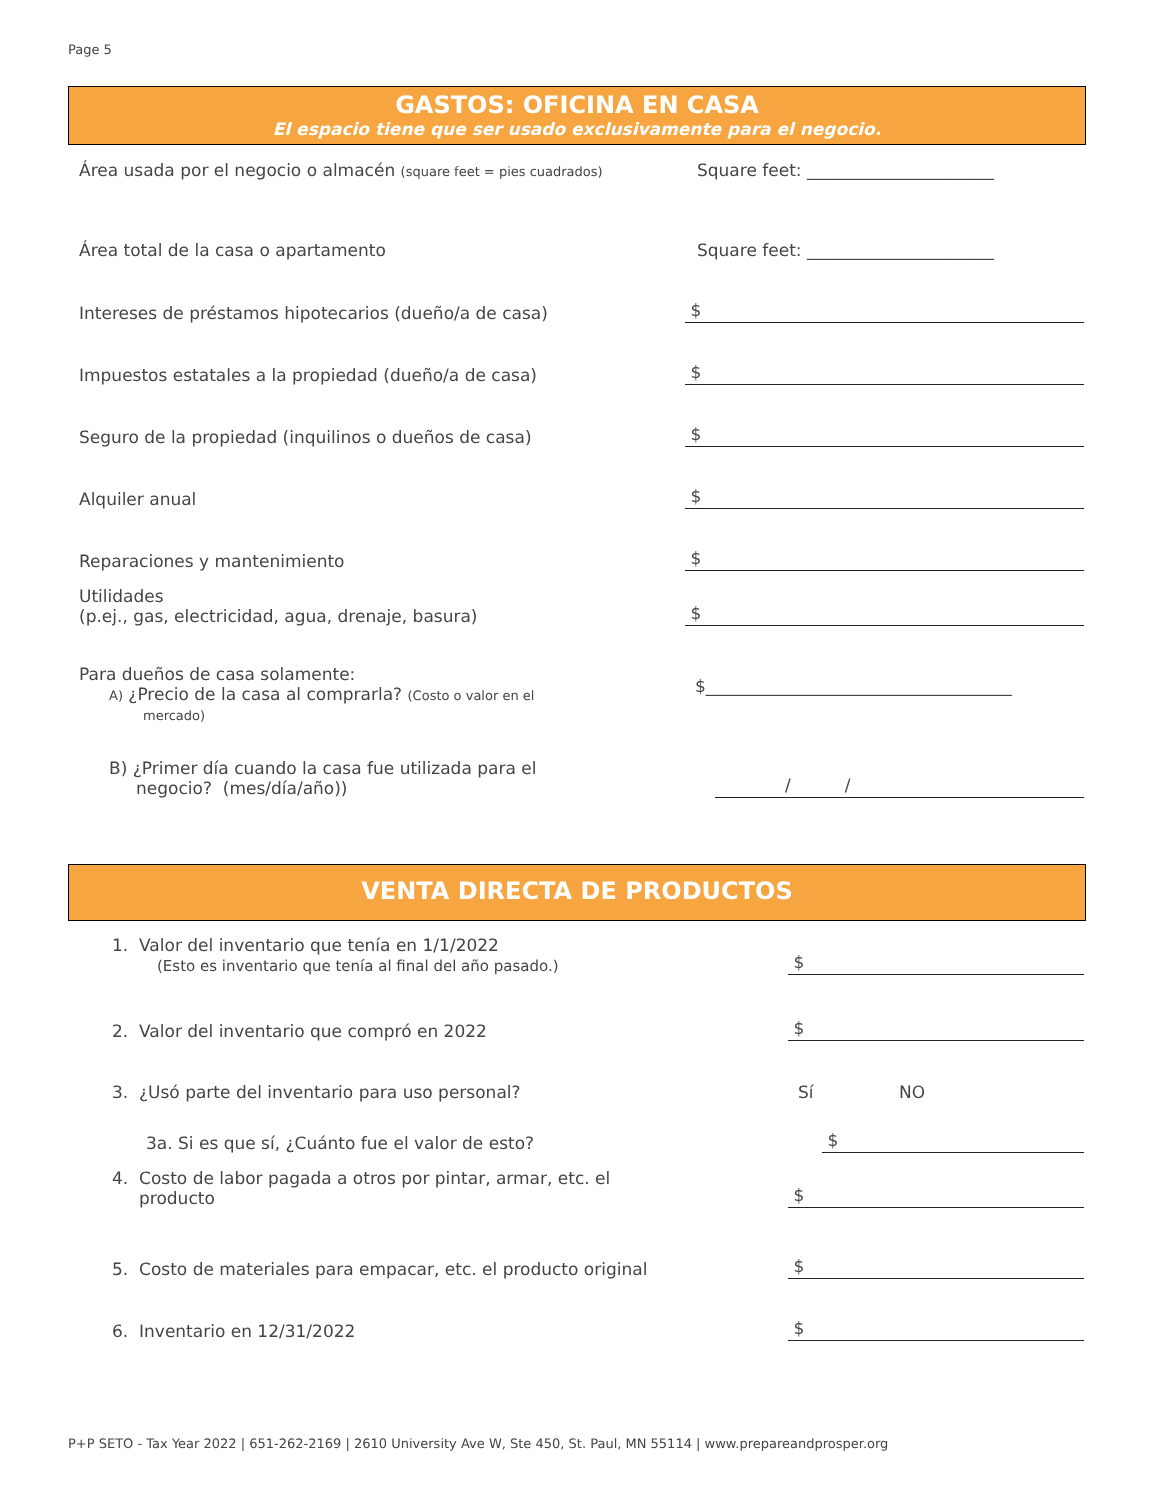Page 5
GASTOS: OFICINA EN CASA
El espacio tiene que ser usado exclusivamente para el negocio.
Área usada por el negocio o almacén (square feet = pies cuadrados)
Square feet: ______________________
Área total de la casa o apartamento
Square feet: ______________________
Intereses de préstamos hipotecarios (dueño/a de casa)
$
Impuestos estatales a la propiedad (dueño/a de casa)
$
Seguro de la propiedad (inquilinos o dueños de casa)
$
Alquiler anual
$
Reparaciones y mantenimiento
$
Utilidades
(p.ej., gas, electricidad, agua, drenaje, basura)
$
Para dueños de casa solamente:
A) ¿Precio de la casa al comprarla? (Costo o valor en el
mercado)
$____________________________________
B) ¿Primer día cuando la casa fue utilizada para el
negocio? (mes/día/año))
/ /
VENTA DIRECTA DE PRODUCTOS
1. Valor del inventario que tenía en 1/1/2022
(Esto es inventario que tenía al final del año pasado.)
$
2. Valor del inventario que compró en 2022
$
3. ¿Usó parte del inventario para uso personal?
Sí NO
3a. Si es que sí, ¿Cuánto fue el valor de esto?
$
4. Costo de labor pagada a otros por pintar, armar, etc. el
producto
$
5. Costo de materiales para empacar, etc. el producto original
$
6. Inventario en 12/31/2022
$
P+P SETO - Tax Year 2022 | 651-262-2169 | 2610 University Ave W, Ste 450, St. Paul, MN 55114 | www.prepareandprosper.org